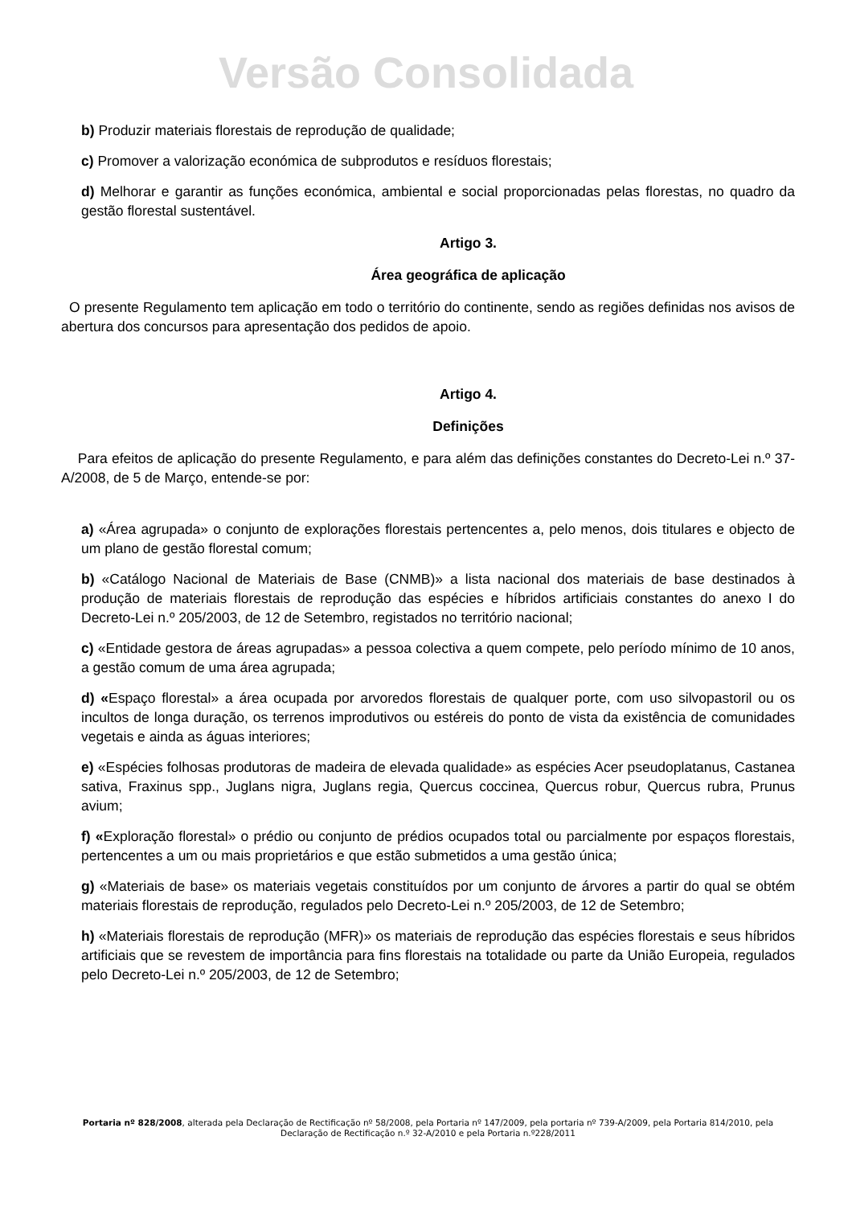Versão Consolidada
b) Produzir materiais florestais de reprodução de qualidade;
c) Promover a valorização económica de subprodutos e resíduos florestais;
d) Melhorar e garantir as funções económica, ambiental e social proporcionadas pelas florestas, no quadro da gestão florestal sustentável.
Artigo 3.
Área geográfica de aplicação
O presente Regulamento tem aplicação em todo o território do continente, sendo as regiões definidas nos avisos de abertura dos concursos para apresentação dos pedidos de apoio.
Artigo 4.
Definições
Para efeitos de aplicação do presente Regulamento, e para além das definições constantes do Decreto-Lei n.º 37-A/2008, de 5 de Março, entende-se por:
a) «Área agrupada» o conjunto de explorações florestais pertencentes a, pelo menos, dois titulares e objecto de um plano de gestão florestal comum;
b) «Catálogo Nacional de Materiais de Base (CNMB)» a lista nacional dos materiais de base destinados à produção de materiais florestais de reprodução das espécies e híbridos artificiais constantes do anexo I do Decreto-Lei n.º 205/2003, de 12 de Setembro, registados no território nacional;
c) «Entidade gestora de áreas agrupadas» a pessoa colectiva a quem compete, pelo período mínimo de 10 anos, a gestão comum de uma área agrupada;
d) «Espaço florestal» a área ocupada por arvoredos florestais de qualquer porte, com uso silvopastoril ou os incultos de longa duração, os terrenos improdutivos ou estéreis do ponto de vista da existência de comunidades vegetais e ainda as águas interiores;
e) «Espécies folhosas produtoras de madeira de elevada qualidade» as espécies Acer pseudoplatanus, Castanea sativa, Fraxinus spp., Juglans nigra, Juglans regia, Quercus coccinea, Quercus robur, Quercus rubra, Prunus avium;
f) «Exploração florestal» o prédio ou conjunto de prédios ocupados total ou parcialmente por espaços florestais, pertencentes a um ou mais proprietários e que estão submetidos a uma gestão única;
g) «Materiais de base» os materiais vegetais constituídos por um conjunto de árvores a partir do qual se obtém materiais florestais de reprodução, regulados pelo Decreto-Lei n.º 205/2003, de 12 de Setembro;
h) «Materiais florestais de reprodução (MFR)» os materiais de reprodução das espécies florestais e seus híbridos artificiais que se revestem de importância para fins florestais na totalidade ou parte da União Europeia, regulados pelo Decreto-Lei n.º 205/2003, de 12 de Setembro;
Portaria nº 828/2008, alterada pela Declaração de Rectificação nº 58/2008, pela Portaria nº 147/2009, pela portaria nº 739-A/2009, pela Portaria 814/2010, pela Declaração de Rectificação n.º 32-A/2010 e pela Portaria n.º228/2011